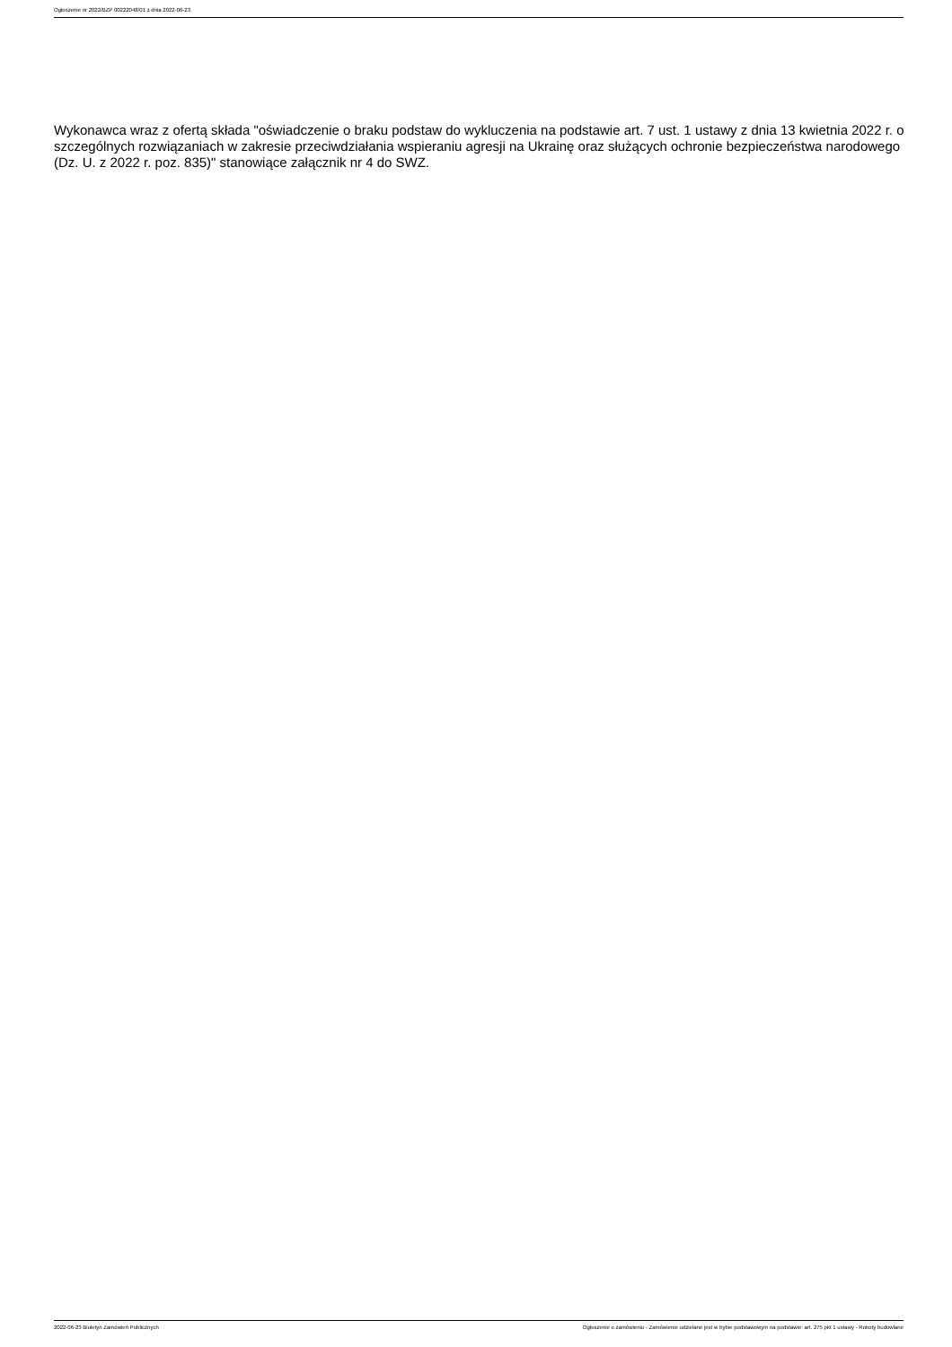Ogłoszenie nr 2022/BZP 00222048/01 z dnia 2022-06-23
Wykonawca wraz z ofertą składa "oświadczenie o braku podstaw do wykluczenia na podstawie art. 7 ust. 1 ustawy z dnia 13 kwietnia 2022 r. o szczególnych rozwiązaniach w zakresie przeciwdziałania wspieraniu agresji na Ukrainę oraz służących ochronie bezpieczeństwa narodowego (Dz. U. z 2022 r. poz. 835)" stanowiące załącznik nr 4 do SWZ.
2022-06-23 Biuletyn Zamówień Publicznych Ogłoszenie o zamówieniu - Zamówienie udzielane jest w trybie podstawowym na podstawie: art. 275 pkt 1 ustawy - Roboty budowlane